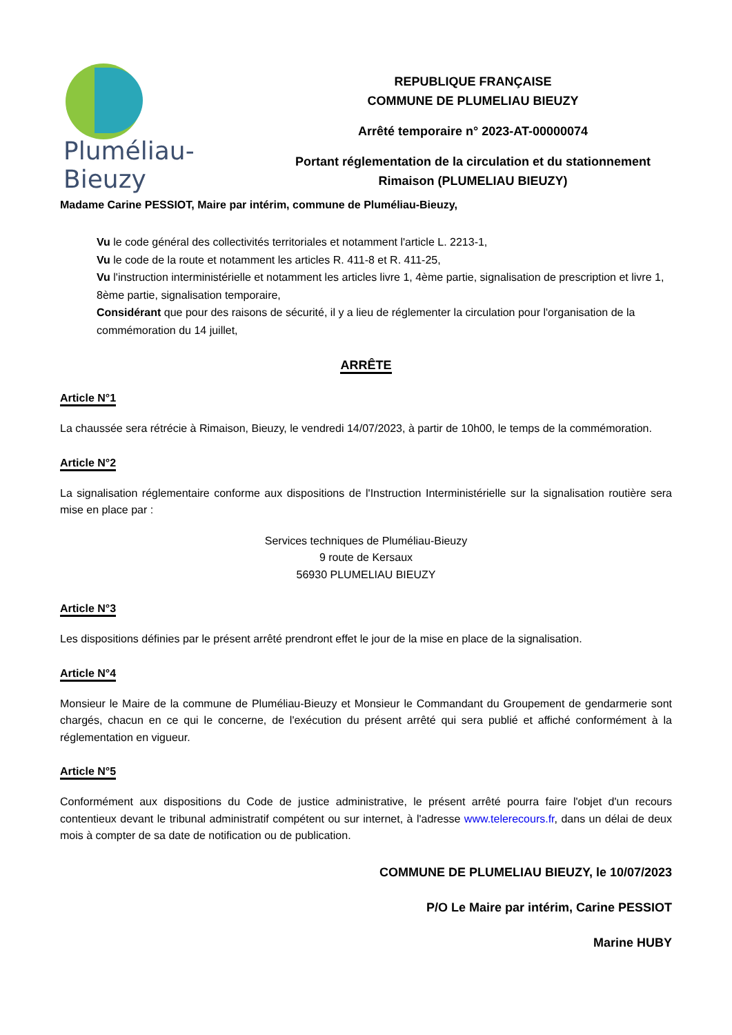Pluméliau-Bieuzy
REPUBLIQUE FRANÇAISE
COMMUNE DE PLUMELIAU BIEUZY
Arrêté temporaire n° 2023-AT-00000074
Portant réglementation de la circulation et du stationnement
Rimaison (PLUMELIAU BIEUZY)
Madame Carine PESSIOT, Maire par intérim, commune de Pluméliau-Bieuzy,
Vu le code général des collectivités territoriales et notamment l'article L. 2213-1,
Vu le code de la route et notamment les articles R. 411-8 et R. 411-25,
Vu l'instruction interministérielle et notamment les articles livre 1, 4ème partie, signalisation de prescription et livre 1, 8ème partie, signalisation temporaire,
Considérant que pour des raisons de sécurité, il y a lieu de réglementer la circulation pour l'organisation de la commémoration du 14 juillet,
ARRÊTE
Article N°1
La chaussée sera rétrécie à Rimaison, Bieuzy, le vendredi 14/07/2023, à partir de 10h00, le temps de la commémoration.
Article N°2
La signalisation réglementaire conforme aux dispositions de l'Instruction Interministérielle sur la signalisation routière sera mise en place par :
Services techniques de Pluméliau-Bieuzy
9 route de Kersaux
56930 PLUMELIAU BIEUZY
Article N°3
Les dispositions définies par le présent arrêté prendront effet le jour de la mise en place de la signalisation.
Article N°4
Monsieur le Maire de la commune de Pluméliau-Bieuzy et Monsieur le Commandant du Groupement de gendarmerie sont chargés, chacun en ce qui le concerne, de l'exécution du présent arrêté qui sera publié et affiché conformément à la réglementation en vigueur.
Article N°5
Conformément aux dispositions du Code de justice administrative, le présent arrêté pourra faire l'objet d'un recours contentieux devant le tribunal administratif compétent ou sur internet, à l'adresse www.telerecours.fr, dans un délai de deux mois à compter de sa date de notification ou de publication.
COMMUNE DE PLUMELIAU BIEUZY, le 10/07/2023
P/O Le Maire par intérim, Carine PESSIOT
Marine HUBY